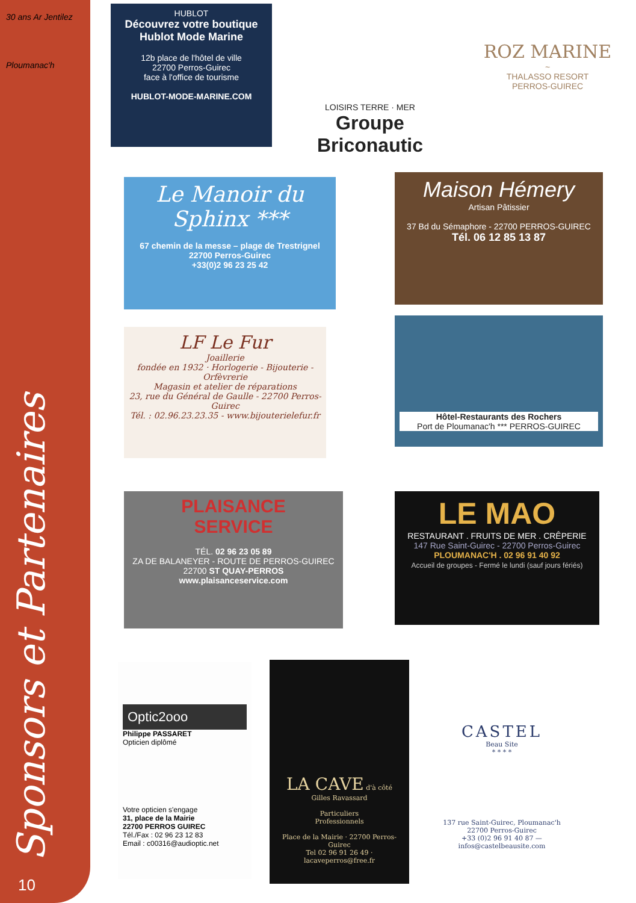30 ans Ar Jentilez
Ploumanac'h
Sponsors et Partenaires 10
HUBLOT
Découvrez votre boutique
Hublot Mode Marine
12b place de l'hôtel de ville
22700 Perros-Guirec
face à l'office de tourisme
HUBLOT-MODE-MARINE.COM
LOISIRS TERRE · MER
Groupe Briconautic
ROZ MARINE
~
THALASSO RESORT
PERROS-GUIREC
Le Manoir du Sphinx ***
67 chemin de la messe – plage de Trestrignel
22700 Perros-Guirec
+33(0)2 96 23 25 42
Maison Hémery
Artisan Pâtissier
37 Bd du Sémaphore - 22700 PERROS-GUIREC
Tél. 06 12 85 13 87
LF Le Fur
Joaillerie
fondée en 1932 · Horlogerie - Bijouterie - Orfèvrerie
Magasin et atelier de réparations
23, rue du Général de Gaulle - 22700 Perros-Guirec
Tél. : 02.96.23.23.35 - www.bijouterielefur.fr
Hôtel-Restaurants des Rochers
Port de Ploumanac'h *** PERROS-GUIREC
PLAISANCE
SERVICE
TÉL. 02 96 23 05 89
ZA DE BALANEYER - ROUTE DE PERROS-GUIREC
22700 ST QUAY-PERROS
www.plaisanceservice.com
LE MAO
RESTAURANT . FRUITS DE MER . CRÊPERIE
147 Rue Saint-Guirec - 22700 Perros-Guirec
PLOUMANAC'H . 02 96 91 40 92
Accueil de groupes - Fermé le lundi (sauf jours fériés)
Optic2ooo
Philippe PASSARET
Opticien diplômé
Votre opticien s'engage
31, place de la Mairie
22700 PERROS GUIREC
Tél./Fax : 02 96 23 12 83
Email : c00316@audioptic.net
LA CAVE d'à côté
Gilles Ravassard
Particuliers
Professionnels
Place de la Mairie · 22700 Perros-Guirec
Tel 02 96 91 26 49 · lacaveperros@free.fr
CASTEL
Beau Site
* * * *
137 rue Saint-Guirec, Ploumanac'h
22700 Perros-Guirec
+33 (0)2 96 91 40 87 — infos@castelbeausite.com